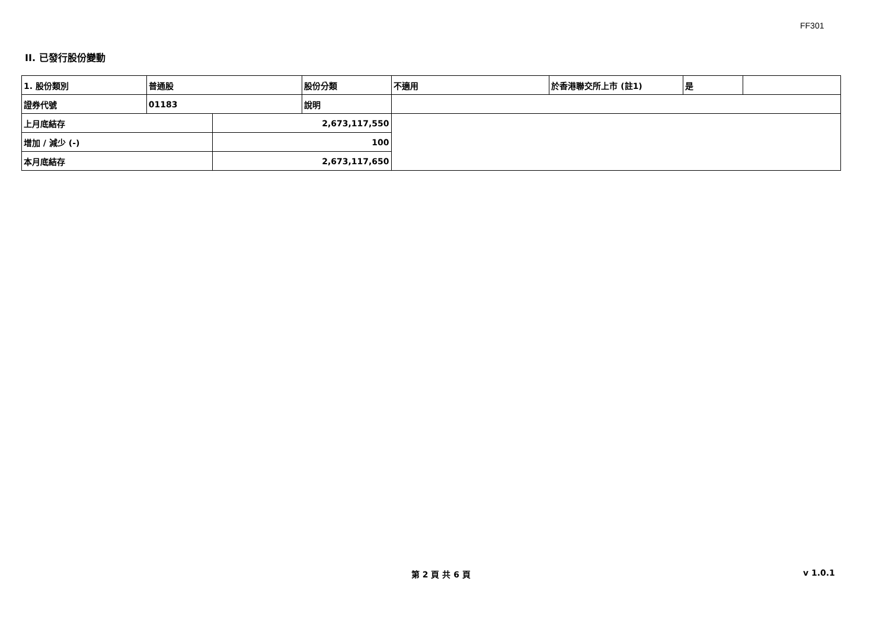FF301
II. 已發行股份變動
| 1. 股份類別 | 普通股 | | 股份分類 | 不適用 | 於香港聯交所上市 (註1) | 是 | |
| 證券代號 | 01183 | | 說明 | | | | |
| 上月底結存 | | 2,673,117,550 | | | | | |
| 增加 / 減少 (-) | | 100 | | | | | |
| 本月底結存 | | 2,673,117,650 | | | | | |
第 2 頁 共 6 頁 v 1.0.1